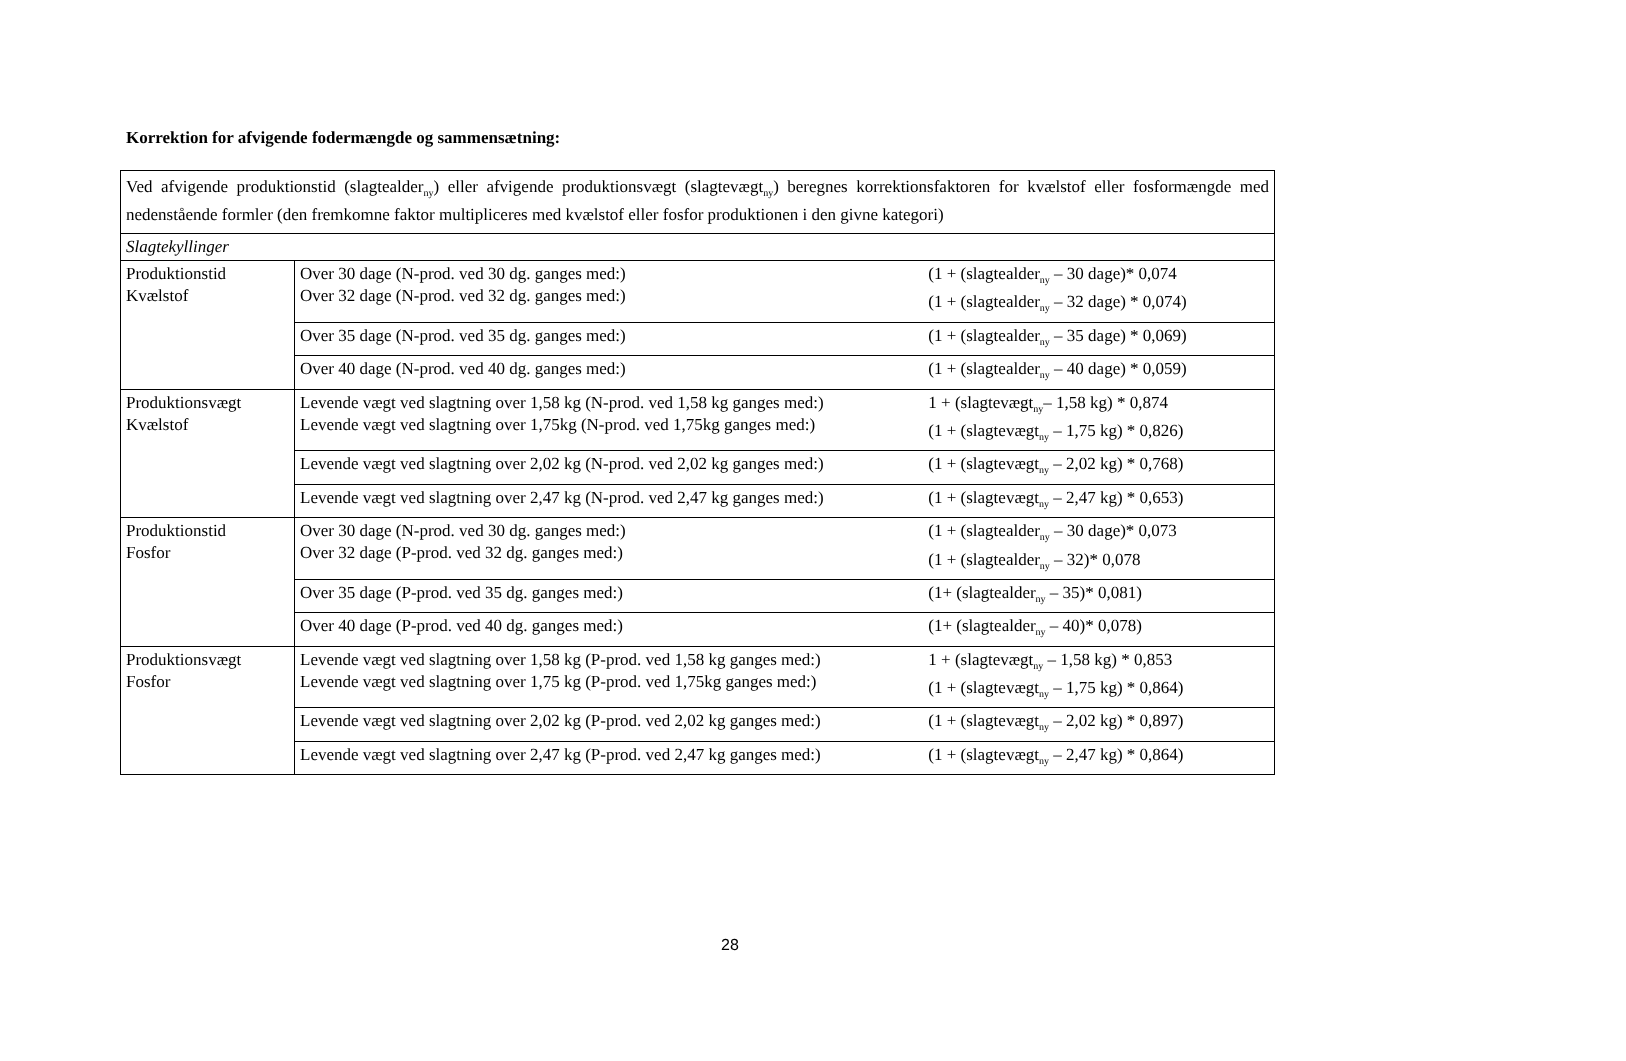Korrektion for afvigende fodermængde og sammensætning:
| Ved afvigende produktionstid (slagtealder<sub>ny</sub>) eller afvigende produktionsvægt (slagtevægt<sub>ny</sub>) beregnes korrektionsfaktoren for kvælstof eller fosformængde med nedenstående formler (den fremkomne faktor multipliceres med kvælstof eller fosfor produktionen i den givne kategori) | | |
| Slagtekyllinger | | |
| Produktionstid Kvælstof | Over 30 dage (N-prod. ved 30 dg. ganges med:) Over 32 dage (N-prod. ved 32 dg. ganges med:) | (1 + (slagtealder<sub>ny</sub> – 30 dage)* 0,074 (1 + (slagtealder<sub>ny</sub> – 32 dage) * 0,074) |
| | Over 35 dage (N-prod. ved 35 dg. ganges med:) | (1 + (slagtealder<sub>ny</sub> – 35 dage) * 0,069) |
| | Over 40 dage (N-prod. ved 40 dg. ganges med:) | (1 + (slagtealder<sub>ny</sub> – 40 dage) * 0,059) |
| Produktionsvægt Kvælstof | Levende vægt ved slagtning over 1,58 kg (N-prod. ved 1,58 kg ganges med:) Levende vægt ved slagtning over 1,75kg (N-prod. ved 1,75kg ganges med:) | 1 + (slagtevægt<sub>ny</sub>– 1,58 kg) * 0,874 (1 + (slagtevægt<sub>ny</sub> – 1,75 kg) * 0,826) |
| | Levende vægt ved slagtning over 2,02 kg (N-prod. ved 2,02 kg ganges med:) | (1 + (slagtevægt<sub>ny</sub> – 2,02 kg) * 0,768) |
| | Levende vægt ved slagtning over 2,47 kg (N-prod. ved 2,47 kg ganges med:) | (1 + (slagtevægt<sub>ny</sub> – 2,47 kg) * 0,653) |
| Produktionstid Fosfor | Over 30 dage (N-prod. ved 30 dg. ganges med:) Over 32 dage (P-prod. ved 32 dg. ganges med:) | (1 + (slagtealder<sub>ny</sub> – 30 dage)* 0,073 (1 + (slagtealder<sub>ny</sub> – 32)* 0,078 |
| | Over 35 dage (P-prod. ved 35 dg. ganges med:) | (1+ (slagtealder<sub>ny</sub> – 35)* 0,081) |
| | Over 40 dage (P-prod. ved 40 dg. ganges med:) | (1+ (slagtealder<sub>ny</sub> – 40)* 0,078) |
| Produktionsvægt Fosfor | Levende vægt ved slagtning over 1,58 kg (P-prod. ved 1,58 kg ganges med:) Levende vægt ved slagtning over 1,75 kg (P-prod. ved 1,75kg ganges med:) | 1 + (slagtevægt<sub>ny</sub> – 1,58 kg) * 0,853 (1 + (slagtevægt<sub>ny</sub> – 1,75 kg) * 0,864) |
| | Levende vægt ved slagtning over 2,02 kg (P-prod. ved 2,02 kg ganges med:) | (1 + (slagtevægt<sub>ny</sub> – 2,02 kg) * 0,897) |
| | Levende vægt ved slagtning over 2,47 kg (P-prod. ved 2,47 kg ganges med:) | (1 + (slagtevægt<sub>ny</sub> – 2,47 kg) * 0,864) |
28